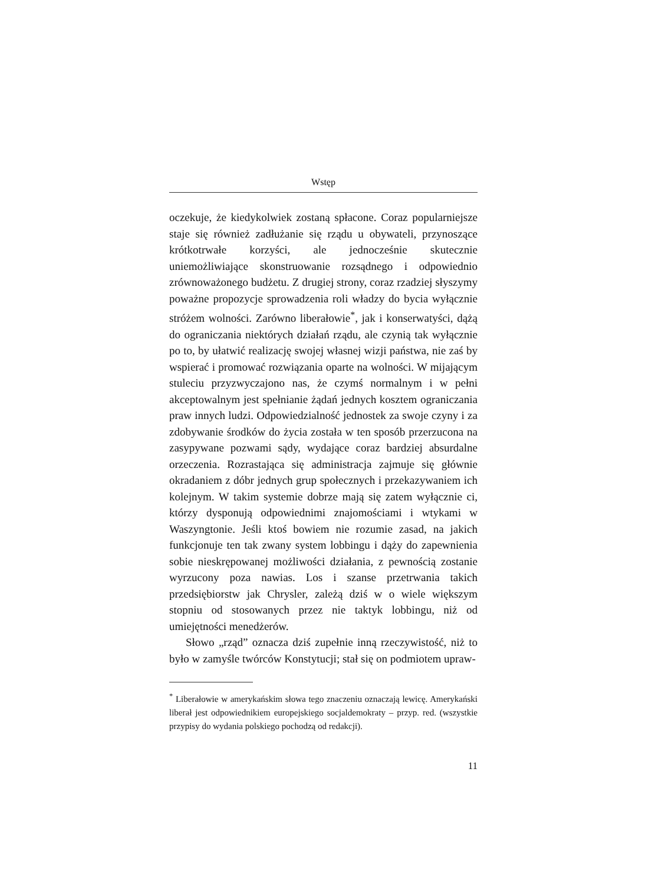Wstęp
oczekuje, że kiedykolwiek zostaną spłacone. Coraz popularniejsze staje się również zadłużanie się rządu u obywateli, przynoszące krótkotrwałe korzyści, ale jednocześnie skutecznie uniemożliwiające skonstruowanie rozsądnego i odpowiednio zrównoważonego budżetu. Z drugiej strony, coraz rzadziej słyszymy poważne propozycje sprowadzenia roli władzy do bycia wyłącznie stróżem wolności. Zarówno liberałowie<sup>*</sup>, jak i konserwatyści, dążą do ograniczania niektórych działań rządu, ale czynią tak wyłącznie po to, by ułatwić realizację swojej własnej wizji państwa, nie zaś by wspierać i promować rozwiązania oparte na wolności. W mijającym stuleciu przyzwyczajono nas, że czymś normalnym i w pełni akceptowalnym jest spełnianie żądań jednych kosztem ograniczania praw innych ludzi. Odpowiedzialność jednostek za swoje czyny i za zdobywanie środków do życia została w ten sposób przerzucona na zasypywane pozwami sądy, wydające coraz bardziej absurdalne orzeczenia. Rozrastająca się administracja zajmuje się głównie okradaniem z dóbr jednych grup społecznych i przekazywaniem ich kolejnym. W takim systemie dobrze mają się zatem wyłącznie ci, którzy dysponują odpowiednimi znajomościami i wtykami w Waszyngtonie. Jeśli ktoś bowiem nie rozumie zasad, na jakich funkcjonuje ten tak zwany system lobbingu i dąży do zapewnienia sobie nieskrępowanej możliwości działania, z pewnością zostanie wyrzucony poza nawias. Los i szanse przetrwania takich przedsiębiorstw jak Chrysler, zależą dziś w o wiele większym stopniu od stosowanych przez nie taktyk lobbingu, niż od umiejętności menedżerów.
Słowo „rząd” oznacza dziś zupełnie inną rzeczywistość, niż to było w zamyśle twórców Konstytucji; stał się on podmiotem upraw-
<sup>*</sup> Liberałowie w amerykańskim słowa tego znaczeniu oznaczają lewicę. Amerykański liberał jest odpowiednikiem europejskiego socjaldemokraty – przyp. red. (wszystkie przypisy do wydania polskiego pochodzą od redakcji).
11